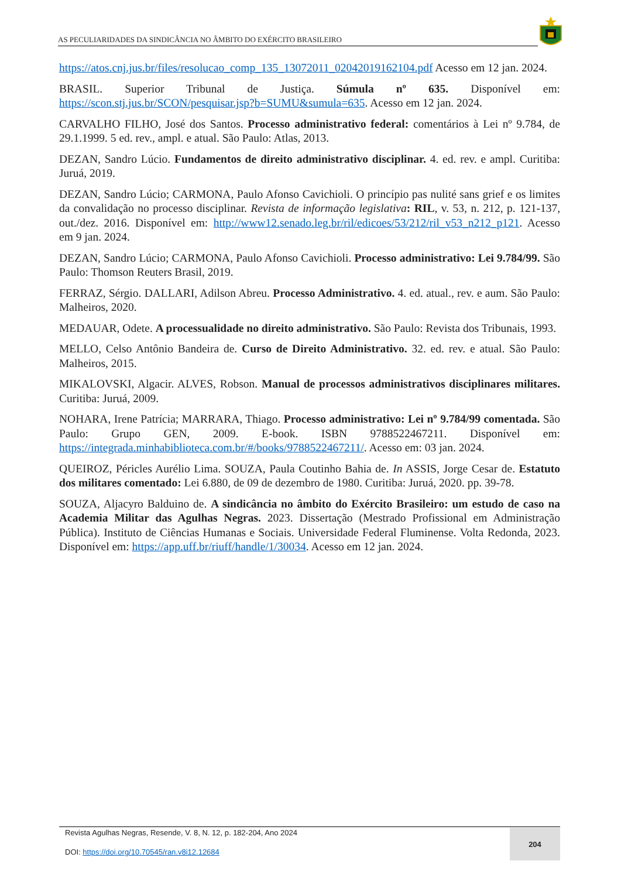AS PECULIARIDADES DA SINDICÂNCIA NO ÂMBITO DO EXÉRCITO BRASILEIRO
https://atos.cnj.jus.br/files/resolucao_comp_135_13072011_02042019162104.pdf Acesso em 12 jan. 2024.
BRASIL. Superior Tribunal de Justiça. Súmula nº 635. Disponível em: https://scon.stj.jus.br/SCON/pesquisar.jsp?b=SUMU&sumula=635. Acesso em 12 jan. 2024.
CARVALHO FILHO, José dos Santos. Processo administrativo federal: comentários à Lei nº 9.784, de 29.1.1999. 5 ed. rev., ampl. e atual. São Paulo: Atlas, 2013.
DEZAN, Sandro Lúcio. Fundamentos de direito administrativo disciplinar. 4. ed. rev. e ampl. Curitiba: Juruá, 2019.
DEZAN, Sandro Lúcio; CARMONA, Paulo Afonso Cavichioli. O princípio pas nulité sans grief e os limites da convalidação no processo disciplinar. Revista de informação legislativa: RIL, v. 53, n. 212, p. 121-137, out./dez. 2016. Disponível em: http://www12.senado.leg.br/ril/edicoes/53/212/ril_v53_n212_p121. Acesso em 9 jan. 2024.
DEZAN, Sandro Lúcio; CARMONA, Paulo Afonso Cavichioli. Processo administrativo: Lei 9.784/99. São Paulo: Thomson Reuters Brasil, 2019.
FERRAZ, Sérgio. DALLARI, Adilson Abreu. Processo Administrativo. 4. ed. atual., rev. e aum. São Paulo: Malheiros, 2020.
MEDAUAR, Odete. A processualidade no direito administrativo. São Paulo: Revista dos Tribunais, 1993.
MELLO, Celso Antônio Bandeira de. Curso de Direito Administrativo. 32. ed. rev. e atual. São Paulo: Malheiros, 2015.
MIKALOVSKI, Algacir. ALVES, Robson. Manual de processos administrativos disciplinares militares. Curitiba: Juruá, 2009.
NOHARA, Irene Patrícia; MARRARA, Thiago. Processo administrativo: Lei nº 9.784/99 comentada. São Paulo: Grupo GEN, 2009. E-book. ISBN 9788522467211. Disponível em: https://integrada.minhabiblioteca.com.br/#/books/9788522467211/. Acesso em: 03 jan. 2024.
QUEIROZ, Péricles Aurélio Lima. SOUZA, Paula Coutinho Bahia de. In ASSIS, Jorge Cesar de. Estatuto dos militares comentado: Lei 6.880, de 09 de dezembro de 1980. Curitiba: Juruá, 2020. pp. 39-78.
SOUZA, Aljacyro Balduino de. A sindicância no âmbito do Exército Brasileiro: um estudo de caso na Academia Militar das Agulhas Negras. 2023. Dissertação (Mestrado Profissional em Administração Pública). Instituto de Ciências Humanas e Sociais. Universidade Federal Fluminense. Volta Redonda, 2023. Disponível em: https://app.uff.br/riuff/handle/1/30034. Acesso em 12 jan. 2024.
Revista Agulhas Negras, Resende, V. 8, N. 12, p. 182-204, Ano 2024
DOI: https://doi.org/10.70545/ran.v8i12.12684
204